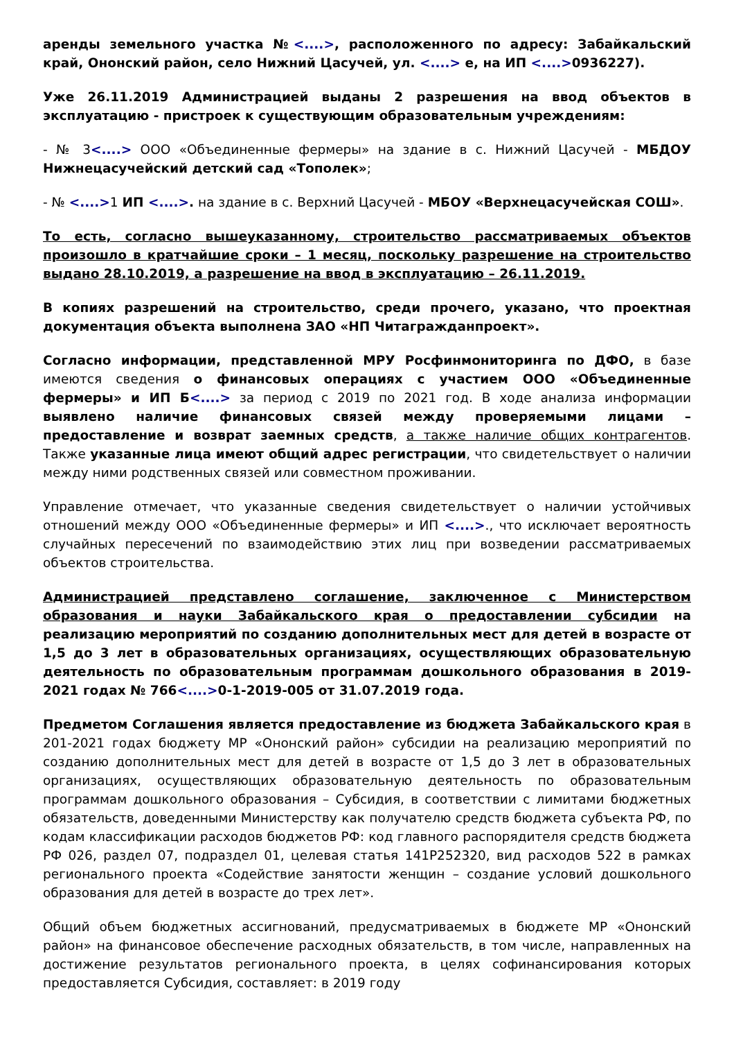аренды земельного участка №<....>, расположенного по адресу: Забайкальский край, Ононский район, село Нижний Цасучей, ул. <....> е, на ИП <....>0936227).
Уже 26.11.2019 Администрацией выданы 2 разрешения на ввод объектов в эксплуатацию - пристроек к существующим образовательным учреждениям:
- № 3<....> ООО «Объединенные фермеры» на здание в с. Нижний Цасучей - МБДОУ Нижнецасучейский детский сад «Тополек»;
- № <....>1 ИП <....>. на здание в с. Верхний Цасучей - МБОУ «Верхнецасучейская СОШ».
То есть, согласно вышеуказанному, строительство рассматриваемых объектов произошло в кратчайшие сроки – 1 месяц, поскольку разрешение на строительство выдано 28.10.2019, а разрешение на ввод в эксплуатацию – 26.11.2019.
В копиях разрешений на строительство, среди прочего, указано, что проектная документация объекта выполнена ЗАО «НП Читагражданпроект».
Согласно информации, представленной МРУ Росфинмониторинга по ДФО, в базе имеются сведения о финансовых операциях с участием ООО «Объединенные фермеры» и ИП Б<....> за период с 2019 по 2021 год. В ходе анализа информации выявлено наличие финансовых связей между проверяемыми лицами – предоставление и возврат заемных средств, а также наличие общих контрагентов. Также указанные лица имеют общий адрес регистрации, что свидетельствует о наличии между ними родственных связей или совместном проживании.
Управление отмечает, что указанные сведения свидетельствует о наличии устойчивых отношений между ООО «Объединенные фермеры» и ИП <....>., что исключает вероятность случайных пересечений по взаимодействию этих лиц при возведении рассматриваемых объектов строительства.
Администрацией представлено соглашение, заключенное с Министерством образования и науки Забайкальского края о предоставлении субсидии на реализацию мероприятий по созданию дополнительных мест для детей в возрасте от 1,5 до 3 лет в образовательных организациях, осуществляющих образовательную деятельность по образовательным программам дошкольного образования в 2019-2021 годах № 766<....>0-1-2019-005 от 31.07.2019 года.
Предметом Соглашения является предоставление из бюджета Забайкальского края в 201-2021 годах бюджету МР «Ононский район» субсидии на реализацию мероприятий по созданию дополнительных мест для детей в возрасте от 1,5 до 3 лет в образовательных организациях, осуществляющих образовательную деятельность по образовательным программам дошкольного образования – Субсидия, в соответствии с лимитами бюджетных обязательств, доведенными Министерству как получателю средств бюджета субъекта РФ, по кодам классификации расходов бюджетов РФ: код главного распорядителя средств бюджета РФ 026, раздел 07, подраздел 01, целевая статья 141P252320, вид расходов 522 в рамках регионального проекта «Содействие занятости женщин – создание условий дошкольного образования для детей в возрасте до трех лет».
Общий объем бюджетных ассигнований, предусматриваемых в бюджете МР «Ононский район» на финансовое обеспечение расходных обязательств, в том числе, направленных на достижение результатов регионального проекта, в целях софинансирования которых предоставляется Субсидия, составляет: в 2019 году